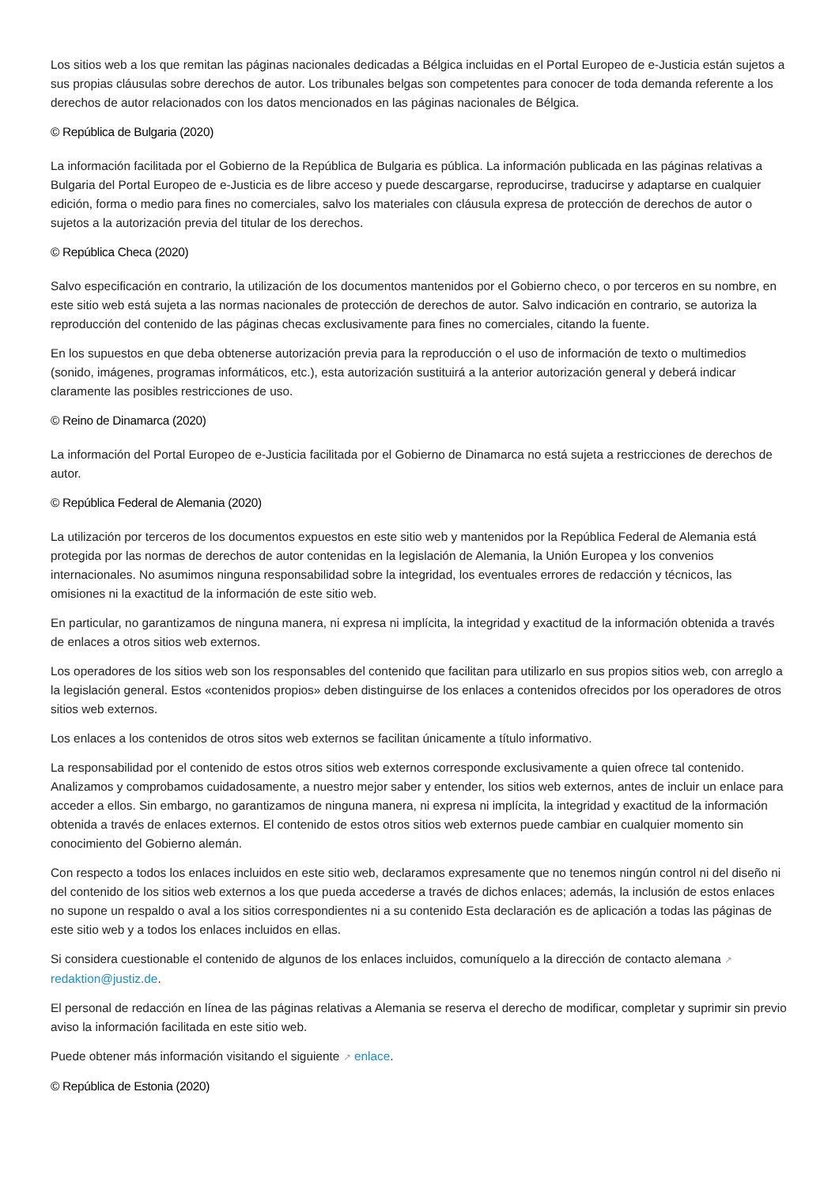Los sitios web a los que remitan las páginas nacionales dedicadas a Bélgica incluidas en el Portal Europeo de e-Justicia están sujetos a sus propias cláusulas sobre derechos de autor. Los tribunales belgas son competentes para conocer de toda demanda referente a los derechos de autor relacionados con los datos mencionados en las páginas nacionales de Bélgica.
© República de Bulgaria (2020)
La información facilitada por el Gobierno de la República de Bulgaria es pública. La información publicada en las páginas relativas a Bulgaria del Portal Europeo de e-Justicia es de libre acceso y puede descargarse, reproducirse, traducirse y adaptarse en cualquier edición, forma o medio para fines no comerciales, salvo los materiales con cláusula expresa de protección de derechos de autor o sujetos a la autorización previa del titular de los derechos.
© República Checa (2020)
Salvo especificación en contrario, la utilización de los documentos mantenidos por el Gobierno checo, o por terceros en su nombre, en este sitio web está sujeta a las normas nacionales de protección de derechos de autor. Salvo indicación en contrario, se autoriza la reproducción del contenido de las páginas checas exclusivamente para fines no comerciales, citando la fuente.
En los supuestos en que deba obtenerse autorización previa para la reproducción o el uso de información de texto o multimedios (sonido, imágenes, programas informáticos, etc.), esta autorización sustituirá a la anterior autorización general y deberá indicar claramente las posibles restricciones de uso.
© Reino de Dinamarca (2020)
La información del Portal Europeo de e-Justicia facilitada por el Gobierno de Dinamarca no está sujeta a restricciones de derechos de autor.
© República Federal de Alemania (2020)
La utilización por terceros de los documentos expuestos en este sitio web y mantenidos por la República Federal de Alemania está protegida por las normas de derechos de autor contenidas en la legislación de Alemania, la Unión Europea y los convenios internacionales. No asumimos ninguna responsabilidad sobre la integridad, los eventuales errores de redacción y técnicos, las omisiones ni la exactitud de la información de este sitio web.
En particular, no garantizamos de ninguna manera, ni expresa ni implícita, la integridad y exactitud de la información obtenida a través de enlaces a otros sitios web externos.
Los operadores de los sitios web son los responsables del contenido que facilitan para utilizarlo en sus propios sitios web, con arreglo a la legislación general. Estos «contenidos propios» deben distinguirse de los enlaces a contenidos ofrecidos por los operadores de otros sitios web externos.
Los enlaces a los contenidos de otros sitos web externos se facilitan únicamente a título informativo.
La responsabilidad por el contenido de estos otros sitios web externos corresponde exclusivamente a quien ofrece tal contenido. Analizamos y comprobamos cuidadosamente, a nuestro mejor saber y entender, los sitios web externos, antes de incluir un enlace para acceder a ellos. Sin embargo, no garantizamos de ninguna manera, ni expresa ni implícita, la integridad y exactitud de la información obtenida a través de enlaces externos. El contenido de estos otros sitios web externos puede cambiar en cualquier momento sin conocimiento del Gobierno alemán.
Con respecto a todos los enlaces incluidos en este sitio web, declaramos expresamente que no tenemos ningún control ni del diseño ni del contenido de los sitios web externos a los que pueda accederse a través de dichos enlaces; además, la inclusión de estos enlaces no supone un respaldo o aval a los sitios correspondientes ni a su contenido Esta declaración es de aplicación a todas las páginas de este sitio web y a todos los enlaces incluidos en ellas.
Si considera cuestionable el contenido de algunos de los enlaces incluidos, comuníquelo a la dirección de contacto alemana ↗ redaktion@justiz.de.
El personal de redacción en línea de las páginas relativas a Alemania se reserva el derecho de modificar, completar y suprimir sin previo aviso la información facilitada en este sitio web.
Puede obtener más información visitando el siguiente ↗ enlace.
© República de Estonia (2020)